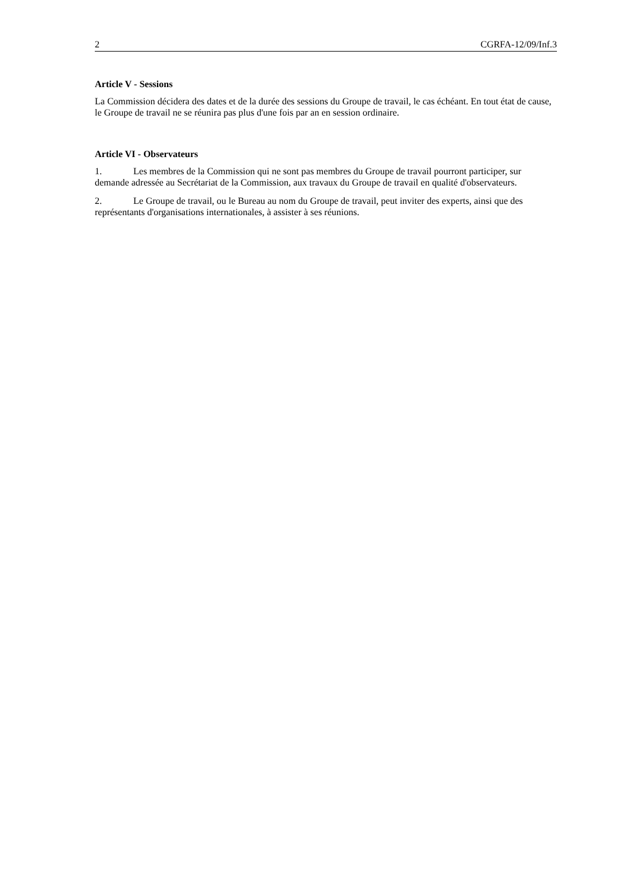2 CGRFA-12/09/Inf.3
Article V - Sessions
La Commission décidera des dates et de la durée des sessions du Groupe de travail, le cas échéant. En tout état de cause, le Groupe de travail ne se réunira pas plus d'une fois par an en session ordinaire.
Article VI - Observateurs
1. Les membres de la Commission qui ne sont pas membres du Groupe de travail pourront participer, sur demande adressée au Secrétariat de la Commission, aux travaux du Groupe de travail en qualité d'observateurs.
2. Le Groupe de travail, ou le Bureau au nom du Groupe de travail, peut inviter des experts, ainsi que des représentants d'organisations internationales, à assister à ses réunions.